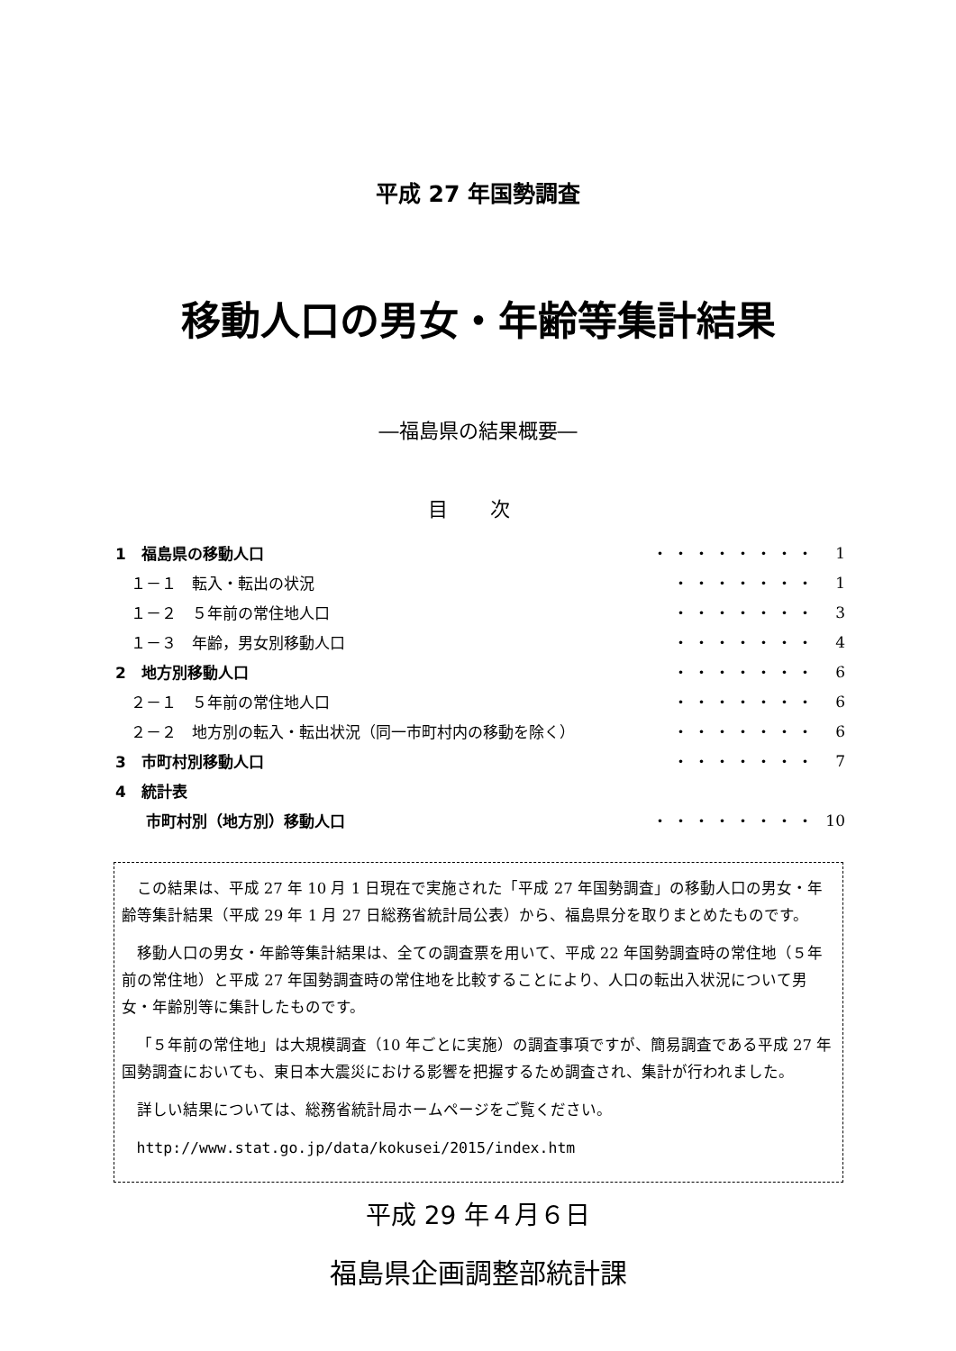平成 27 年国勢調査
移動人口の男女・年齢等集計結果
―福島県の結果概要―
目 次
| 1 福島県の移動人口 | ・・・・・・・・ | 1 |
| １－１ 転入・転出の状況 | ・・・・・・・ | 1 |
| １－２ ５年前の常住地人口 | ・・・・・・・ | 3 |
| １－３ 年齢，男女別移動人口 | ・・・・・・・ | 4 |
| 2 地方別移動人口 | ・・・・・・・ | 6 |
| ２－１ ５年前の常住地人口 | ・・・・・・・ | 6 |
| ２－２ 地方別の転入・転出状況（同一市町村内の移動を除く） | ・・・・・・・ | 6 |
| 3 市町村別移動人口 | ・・・・・・・ | 7 |
| 4 統計表 | | |
| 市町村別（地方別）移動人口 | ・・・・・・・・ | 10 |
この結果は、平成 27 年 10 月 1 日現在で実施された「平成 27 年国勢調査」の移動人口の男女・年齢等集計結果（平成 29 年 1 月 27 日総務省統計局公表）から、福島県分を取りまとめたものです。
移動人口の男女・年齢等集計結果は、全ての調査票を用いて、平成 22 年国勢調査時の常住地（５年前の常住地）と平成 27 年国勢調査時の常住地を比較することにより、人口の転出入状況について男女・年齢別等に集計したものです。
「５年前の常住地」は大規模調査（10 年ごとに実施）の調査事項ですが、簡易調査である平成 27 年国勢調査においても、東日本大震災における影響を把握するため調査され、集計が行われました。
詳しい結果については、総務省統計局ホームページをご覧ください。
http://www.stat.go.jp/data/kokusei/2015/index.htm
平成 29 年４月６日
福島県企画調整部統計課